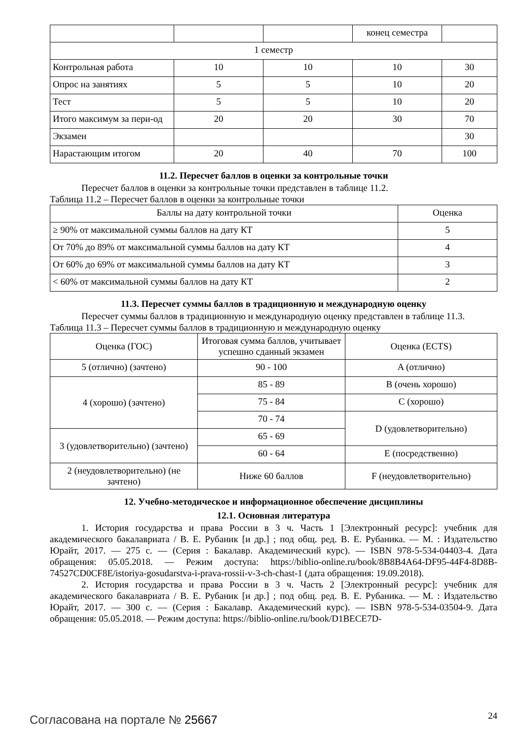| | | | конец семестра | |
| 1 семестр | | | | |
| Контрольная работа | 10 | 10 | 10 | 30 |
| Опрос на занятиях | 5 | 5 | 10 | 20 |
| Тест | 5 | 5 | 10 | 20 |
| Итого максимум за пери-од | 20 | 20 | 30 | 70 |
| Экзамен | | | | 30 |
| Нарастающим итогом | 20 | 40 | 70 | 100 |
11.2. Пересчет баллов в оценки за контрольные точки
Пересчет баллов в оценки за контрольные точки представлен в таблице 11.2.
Таблица 11.2 – Пересчет баллов в оценки за контрольные точки
| Баллы на дату контрольной точки | Оценка |
| --- | --- |
| ≥ 90% от максимальной суммы баллов на дату КТ | 5 |
| От 70% до 89% от максимальной суммы баллов на дату КТ | 4 |
| От 60% до 69% от максимальной суммы баллов на дату КТ | 3 |
| < 60% от максимальной суммы баллов на дату КТ | 2 |
11.3. Пересчет суммы баллов в традиционную и международную оценку
Пересчет суммы баллов в традиционную и международную оценку представлен в таблице 11.3.
Таблица 11.3 – Пересчет суммы баллов в традиционную и международную оценку
| Оценка (ГОС) | Итоговая сумма баллов, учитывает успешно сданный экзамен | Оценка (ECTS) |
| --- | --- | --- |
| 5 (отлично) (зачтено) | 90 - 100 | A (отлично) |
| 4 (хорошо) (зачтено) | 85 - 89 | B (очень хорошо) |
| | 75 - 84 | C (хорошо) |
| | 70 - 74 | D (удовлетворительно) |
| 3 (удовлетворительно) (зачтено) | 65 - 69 | |
| | 60 - 64 | E (посредственно) |
| 2 (неудовлетворительно) (не зачтено) | Ниже 60 баллов | F (неудовлетворительно) |
12. Учебно-методическое и информационное обеспечение дисциплины
12.1. Основная литература
1. История государства и права России в 3 ч. Часть 1 [Электронный ресурс]: учебник для академического бакалавриата / В. Е. Рубаник [и др.] ; под общ. ред. В. Е. Рубаника. — М. : Издательство Юрайт, 2017. — 275 с. — (Серия : Бакалавр. Академический курс). — ISBN 978-5-534-04403-4. Дата обращения: 05.05.2018. — Режим доступа: https://biblio-online.ru/book/8B8B4A64-DF95-44F4-8D8B-74527CD0CF8E/istoriya-gosudarstva-i-prava-rossii-v-3-ch-chast-1 (дата обращения: 19.09.2018).
2. История государства и права России в 3 ч. Часть 2 [Электронный ресурс]: учебник для академического бакалавриата / В. Е. Рубаник [и др.] ; под общ. ред. В. Е. Рубаника. — М. : Издательство Юрайт, 2017. — 300 с. — (Серия : Бакалавр. Академический курс). — ISBN 978-5-534-03504-9. Дата обращения: 05.05.2018. — Режим доступа: https://biblio-online.ru/book/D1BECE7D-
Согласована на портале № 25667 24